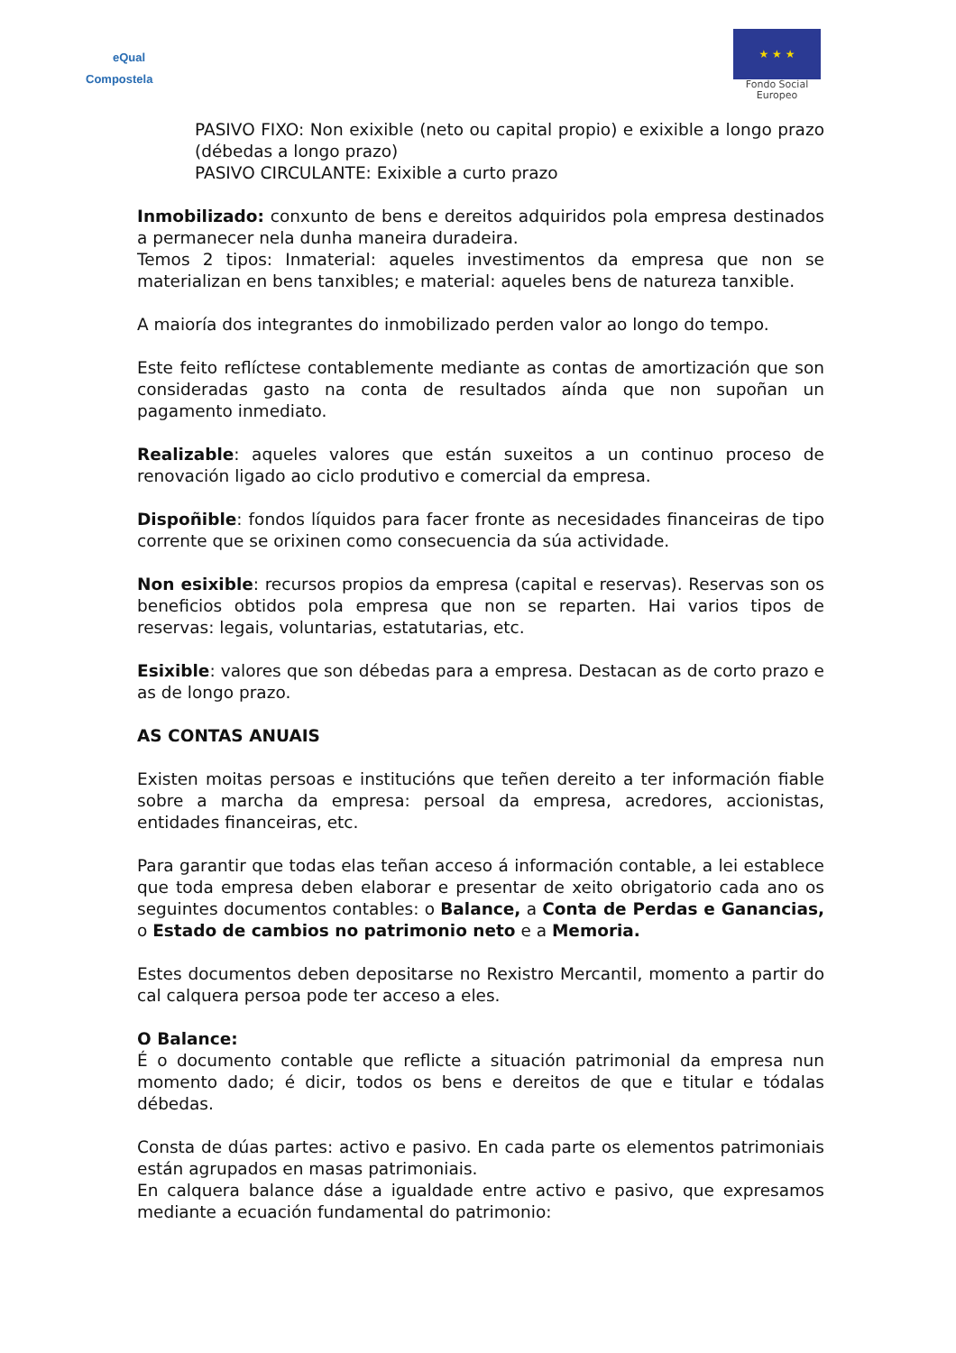eQual
Compostela
★ ★ ★
Fondo Social
Europeo
PASIVO FIXO: Non exixible (neto ou capital propio) e exixible a longo prazo (débedas a longo prazo)
PASIVO CIRCULANTE: Exixible a curto prazo
Inmobilizado: conxunto de bens e dereitos adquiridos pola empresa destinados a permanecer nela dunha maneira duradeira.
Temos 2 tipos: Inmaterial: aqueles investimentos da empresa que non se materializan en bens tanxibles; e material: aqueles bens de natureza tanxible.
A maioría dos integrantes do inmobilizado perden valor ao longo do tempo.
Este feito reflíctese contablemente mediante as contas de amortización que son consideradas gasto na conta de resultados aínda que non supoñan un pagamento inmediato.
Realizable: aqueles valores que están suxeitos a un continuo proceso de renovación ligado ao ciclo produtivo e comercial da empresa.
Dispoñible: fondos líquidos para facer fronte as necesidades financeiras de tipo corrente que se orixinen como consecuencia da súa actividade.
Non esixible: recursos propios da empresa (capital e reservas). Reservas son os beneficios obtidos pola empresa que non se reparten. Hai varios tipos de reservas: legais, voluntarias, estatutarias, etc.
Esixible: valores que son débedas para a empresa. Destacan as de corto prazo e as de longo prazo.
AS CONTAS ANUAIS
Existen moitas persoas e institucións que teñen dereito a ter información fiable sobre a marcha da empresa: persoal da empresa, acredores, accionistas, entidades financeiras, etc.
Para garantir que todas elas teñan acceso á información contable, a lei establece que toda empresa deben elaborar e presentar de xeito obrigatorio cada ano os seguintes documentos contables: o Balance, a Conta de Perdas e Ganancias, o Estado de cambios no patrimonio neto e a Memoria.
Estes documentos deben depositarse no Rexistro Mercantil, momento a partir do cal calquera persoa pode ter acceso a eles.
O Balance:
É o documento contable que reflicte a situación patrimonial da empresa nun momento dado; é dicir, todos os bens e dereitos de que e titular e tódalas débedas.
Consta de dúas partes: activo e pasivo. En cada parte os elementos patrimoniais están agrupados en masas patrimoniais.
En calquera balance dáse a igualdade entre activo e pasivo, que expresamos mediante a ecuación fundamental do patrimonio: